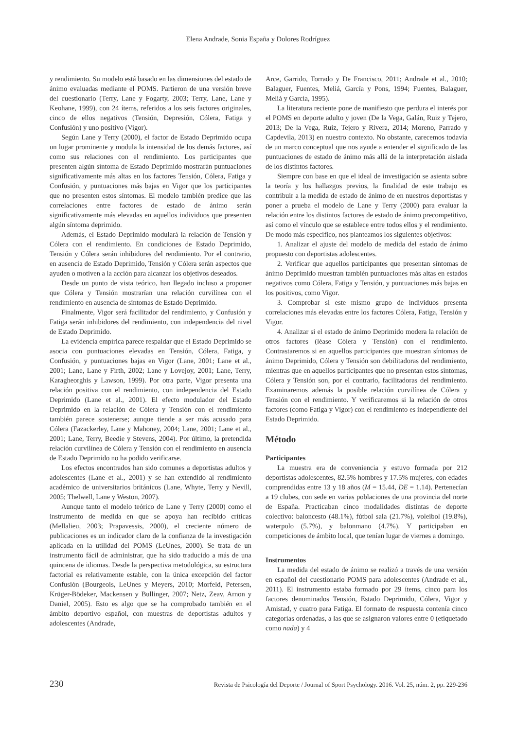Elena Andrade, Sonia España y Dolores Rodríguez
y rendimiento. Su modelo está basado en las dimensiones del estado de ánimo evaluadas mediante el POMS. Partieron de una versión breve del cuestionario (Terry, Lane y Fogarty, 2003; Terry, Lane, Lane y Keohane, 1999), con 24 ítems, referidos a los seis factores originales, cinco de ellos negativos (Tensión, Depresión, Cólera, Fatiga y Confusión) y uno positivo (Vigor).
Según Lane y Terry (2000), el factor de Estado Deprimido ocupa un lugar prominente y modula la intensidad de los demás factores, así como sus relaciones con el rendimiento. Los participantes que presenten algún síntoma de Estado Deprimido mostrarán puntuaciones significativamente más altas en los factores Tensión, Cólera, Fatiga y Confusión, y puntuaciones más bajas en Vigor que los participantes que no presenten estos síntomas. El modelo también predice que las correlaciones entre factores de estado de ánimo serán significativamente más elevadas en aquellos individuos que presenten algún síntoma deprimido.
Además, el Estado Deprimido modulará la relación de Tensión y Cólera con el rendimiento. En condiciones de Estado Deprimido, Tensión y Cólera serán inhibidores del rendimiento. Por el contrario, en ausencia de Estado Deprimido, Tensión y Cólera serán aspectos que ayuden o motiven a la acción para alcanzar los objetivos deseados.
Desde un punto de vista teórico, han llegado incluso a proponer que Cólera y Tensión mostrarían una relación curvilínea con el rendimiento en ausencia de síntomas de Estado Deprimido.
Finalmente, Vigor será facilitador del rendimiento, y Confusión y Fatiga serán inhibidores del rendimiento, con independencia del nivel de Estado Deprimido.
La evidencia empírica parece respaldar que el Estado Deprimido se asocia con puntuaciones elevadas en Tensión, Cólera, Fatiga, y Confusión, y puntuaciones bajas en Vigor (Lane, 2001; Lane et al., 2001; Lane, Lane y Firth, 2002; Lane y Lovejoy, 2001; Lane, Terry, Karagheorghis y Lawson, 1999). Por otra parte, Vigor presenta una relación positiva con el rendimiento, con independencia del Estado Deprimido (Lane et al., 2001). El efecto modulador del Estado Deprimido en la relación de Cólera y Tensión con el rendimiento también parece sostenerse; aunque tiende a ser más acusado para Cólera (Fazackerley, Lane y Mahoney, 2004; Lane, 2001; Lane et al., 2001; Lane, Terry, Beedie y Stevens, 2004). Por último, la pretendida relación curvilínea de Cólera y Tensión con el rendimiento en ausencia de Estado Deprimido no ha podido verificarse.
Los efectos encontrados han sido comunes a deportistas adultos y adolescentes (Lane et al., 2001) y se han extendido al rendimiento académico de universitarios británicos (Lane, Whyte, Terry y Nevill, 2005; Thelwell, Lane y Weston, 2007).
Aunque tanto el modelo teórico de Lane y Terry (2000) como el instrumento de medida en que se apoya han recibido críticas (Mellalieu, 2003; Prapavessis, 2000), el creciente número de publicaciones es un indicador claro de la confianza de la investigación aplicada en la utilidad del POMS (LeUnes, 2000). Se trata de un instrumento fácil de administrar, que ha sido traducido a más de una quincena de idiomas. Desde la perspectiva metodológica, su estructura factorial es relativamente estable, con la única excepción del factor Confusión (Bourgeois, LeUnes y Meyers, 2010; Morfeld, Petersen, Krüger-Bödeker, Mackensen y Bullinger, 2007; Netz, Zeav, Arnon y Daniel, 2005). Esto es algo que se ha comprobado también en el ámbito deportivo español, con muestras de deportistas adultos y adolescentes (Andrade,
Arce, Garrido, Torrado y De Francisco, 2011; Andrade et al., 2010; Balaguer, Fuentes, Meliá, García y Pons, 1994; Fuentes, Balaguer, Meliá y García, 1995).
La literatura reciente pone de manifiesto que perdura el interés por el POMS en deporte adulto y joven (De la Vega, Galán, Ruiz y Tejero, 2013; De la Vega, Ruiz, Tejero y Rivera, 2014; Moreno, Parrado y Capdevila, 2013) en nuestro contexto. No obstante, carecemos todavía de un marco conceptual que nos ayude a entender el significado de las puntuaciones de estado de ánimo más allá de la interpretación aislada de los distintos factores.
Siempre con base en que el ideal de investigación se asienta sobre la teoría y los hallazgos previos, la finalidad de este trabajo es contribuir a la medida de estado de ánimo de en nuestros deportistas y poner a prueba el modelo de Lane y Terry (2000) para evaluar la relación entre los distintos factores de estado de ánimo precompetitivo, así como el vínculo que se establece entre todos ellos y el rendimiento. De modo más específico, nos planteamos los siguientes objetivos:
1. Analizar el ajuste del modelo de medida del estado de ánimo propuesto con deportistas adolescentes.
2. Verificar que aquellos participantes que presentan síntomas de ánimo Deprimido muestran también puntuaciones más altas en estados negativos como Cólera, Fatiga y Tensión, y puntuaciones más bajas en los positivos, como Vigor.
3. Comprobar si este mismo grupo de individuos presenta correlaciones más elevadas entre los factores Cólera, Fatiga, Tensión y Vigor.
4. Analizar si el estado de ánimo Deprimido modera la relación de otros factores (léase Cólera y Tensión) con el rendimiento. Contrastaremos si en aquellos participantes que muestran síntomas de ánimo Deprimido, Cólera y Tensión son debilitadoras del rendimiento, mientras que en aquellos participantes que no presentan estos síntomas, Cólera y Tensión son, por el contrario, facilitadoras del rendimiento. Examinaremos además la posible relación curvilínea de Cólera y Tensión con el rendimiento. Y verificaremos si la relación de otros factores (como Fatiga y Vigor) con el rendimiento es independiente del Estado Deprimido.
Método
Participantes
La muestra era de conveniencia y estuvo formada por 212 deportistas adolescentes, 82.5% hombres y 17.5% mujeres, con edades comprendidas entre 13 y 18 años (M = 15.44, DE = 1.14). Pertenecían a 19 clubes, con sede en varias poblaciones de una provincia del norte de España. Practicaban cinco modalidades distintas de deporte colectivo: baloncesto (48.1%), fútbol sala (21.7%), voleibol (19.8%), waterpolo (5.7%), y balonmano (4.7%). Y participaban en competiciones de ámbito local, que tenían lugar de viernes a domingo.
Instrumentos
La medida del estado de ánimo se realizó a través de una versión en español del cuestionario POMS para adolescentes (Andrade et al., 2011). El instrumento estaba formado por 29 ítems, cinco para los factores denominados Tensión, Estado Deprimido, Cólera, Vigor y Amistad, y cuatro para Fatiga. El formato de respuesta contenía cinco categorías ordenadas, a las que se asignaron valores entre 0 (etiquetado como nada) y 4
230 Revista de Psicología del Deporte / Journal of Sport Psychology. 2016. Vol. 25, núm. 2, pp. 229-236